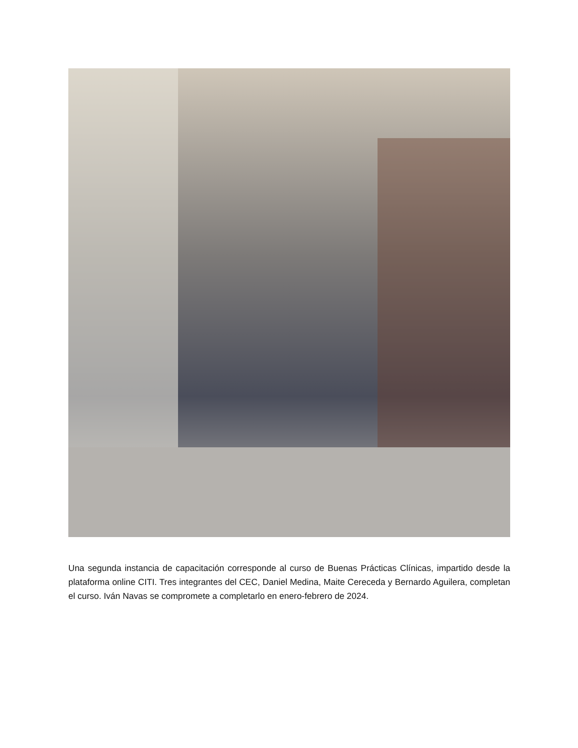Una segunda instancia de capacitación corresponde al curso de Buenas Prácticas Clínicas, impartido desde la plataforma online CITI. Tres integrantes del CEC, Daniel Medina, Maite Cereceda y Bernardo Aguilera, completan el curso. Iván Navas se compromete a completarlo en enero-febrero de 2024.